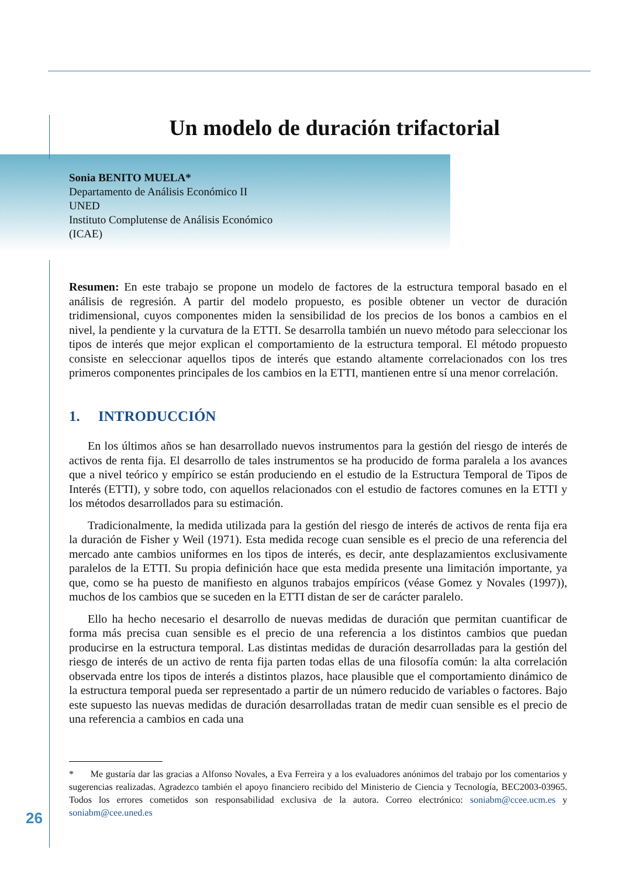Un modelo de duración trifactorial
Sonia BENITO MUELA*
Departamento de Análisis Económico II
UNED
Instituto Complutense de Análisis Económico
(ICAE)
Resumen: En este trabajo se propone un modelo de factores de la estructura temporal basado en el análisis de regresión. A partir del modelo propuesto, es posible obtener un vector de duración tridimensional, cuyos componentes miden la sensibilidad de los precios de los bonos a cambios en el nivel, la pendiente y la curvatura de la ETTI. Se desarrolla también un nuevo método para seleccionar los tipos de interés que mejor explican el comportamiento de la estructura temporal. El método propuesto consiste en seleccionar aquellos tipos de interés que estando altamente correlacionados con los tres primeros componentes principales de los cambios en la ETTI, mantienen entre sí una menor correlación.
1. INTRODUCCIÓN
En los últimos años se han desarrollado nuevos instrumentos para la gestión del riesgo de interés de activos de renta fija. El desarrollo de tales instrumentos se ha producido de forma paralela a los avances que a nivel teórico y empírico se están produciendo en el estudio de la Estructura Temporal de Tipos de Interés (ETTI), y sobre todo, con aquellos relacionados con el estudio de factores comunes en la ETTI y los métodos desarrollados para su estimación.
Tradicionalmente, la medida utilizada para la gestión del riesgo de interés de activos de renta fija era la duración de Fisher y Weil (1971). Esta medida recoge cuan sensible es el precio de una referencia del mercado ante cambios uniformes en los tipos de interés, es decir, ante desplazamientos exclusivamente paralelos de la ETTI. Su propia definición hace que esta medida presente una limitación importante, ya que, como se ha puesto de manifiesto en algunos trabajos empíricos (véase Gomez y Novales (1997)), muchos de los cambios que se suceden en la ETTI distan de ser de carácter paralelo.
Ello ha hecho necesario el desarrollo de nuevas medidas de duración que permitan cuantificar de forma más precisa cuan sensible es el precio de una referencia a los distintos cambios que puedan producirse en la estructura temporal. Las distintas medidas de duración desarrolladas para la gestión del riesgo de interés de un activo de renta fija parten todas ellas de una filosofía común: la alta correlación observada entre los tipos de interés a distintos plazos, hace plausible que el comportamiento dinámico de la estructura temporal pueda ser representado a partir de un número reducido de variables o factores. Bajo este supuesto las nuevas medidas de duración desarrolladas tratan de medir cuan sensible es el precio de una referencia a cambios en cada una
* Me gustaría dar las gracias a Alfonso Novales, a Eva Ferreira y a los evaluadores anónimos del trabajo por los comentarios y sugerencias realizadas. Agradezco también el apoyo financiero recibido del Ministerio de Ciencia y Tecnología, BEC2003-03965. Todos los errores cometidos son responsabilidad exclusiva de la autora. Correo electrónico: soniabm@ccee.ucm.es y soniabm@cee.uned.es
26